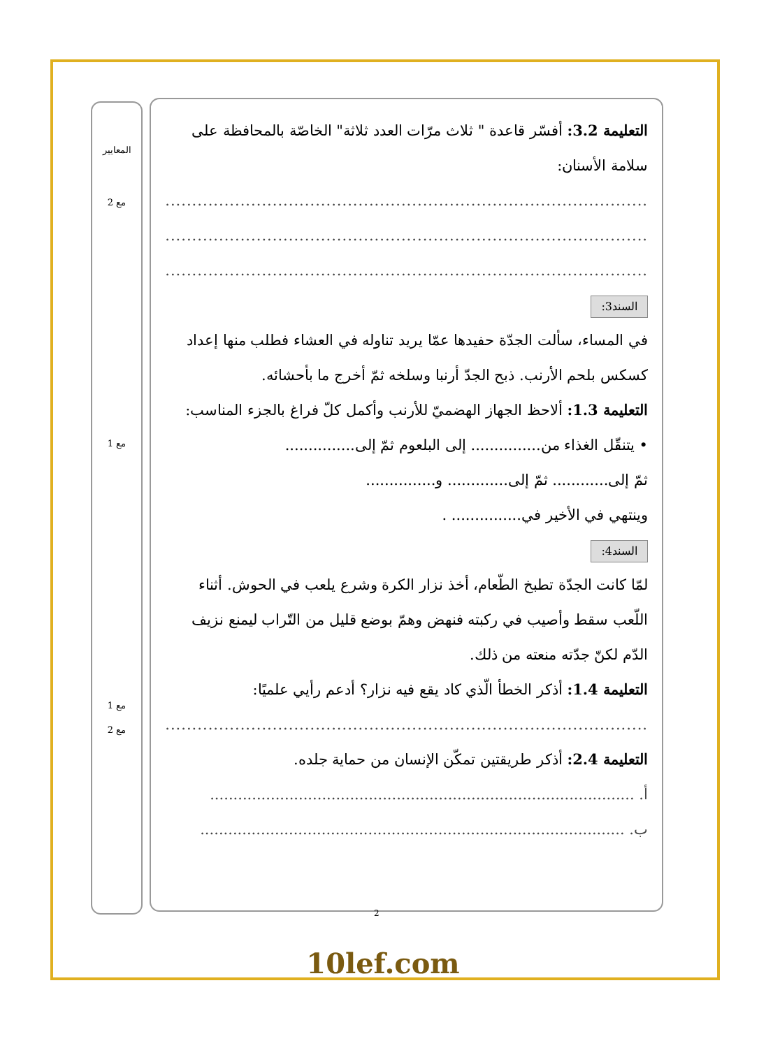المعايير
مع 2
مع 1
مع 1
مع 2
التعليمة 3.2: أفسّر قاعدة " ثلاث مرّات العدد ثلاثة" الخاصّة بالمحافظة على سلامة الأسنان:
................................................................................................
................................................................................................
................................................................................................
السند3:
في المساء، سألت الجدّة حفيدها عمّا يريد تناوله في العشاء فطلب منها إعداد كسكس بلحم الأرنب. ذبح الجدّ أرنبا وسلخه ثمّ أخرج ما بأحشائه.
التعليمة 1.3: ألاحظ الجهاز الهضميّ للأرنب وأكمل كلّ فراغ بالجزء المناسب:
• يتنقّل الغذاء من............... إلى البلعوم ثمّ إلى...............
ثمّ إلى............ ثمّ إلى............. و...............
وينتهي في الأخير في............... .
السند4:
لمّا كانت الجدّة تطبخ الطّعام، أخذ نزار الكرة وشرع يلعب في الحوش. أثناء اللّعب سقط وأصيب في ركبته فنهض وهمّ بوضع قليل من التّراب ليمنع نزيف الدّم لكنّ جدّته منعته من ذلك.
التعليمة 1.4: أذكر الخطأ الّذي كاد يقع فيه نزار؟ أدعم رأيي علميًا:
................................................................................................
التعليمة 2.4: أذكر طريقتين تمكّن الإنسان من حماية جلده.
أ. ...........................................................................................
ب. ...........................................................................................
2
10lef.com